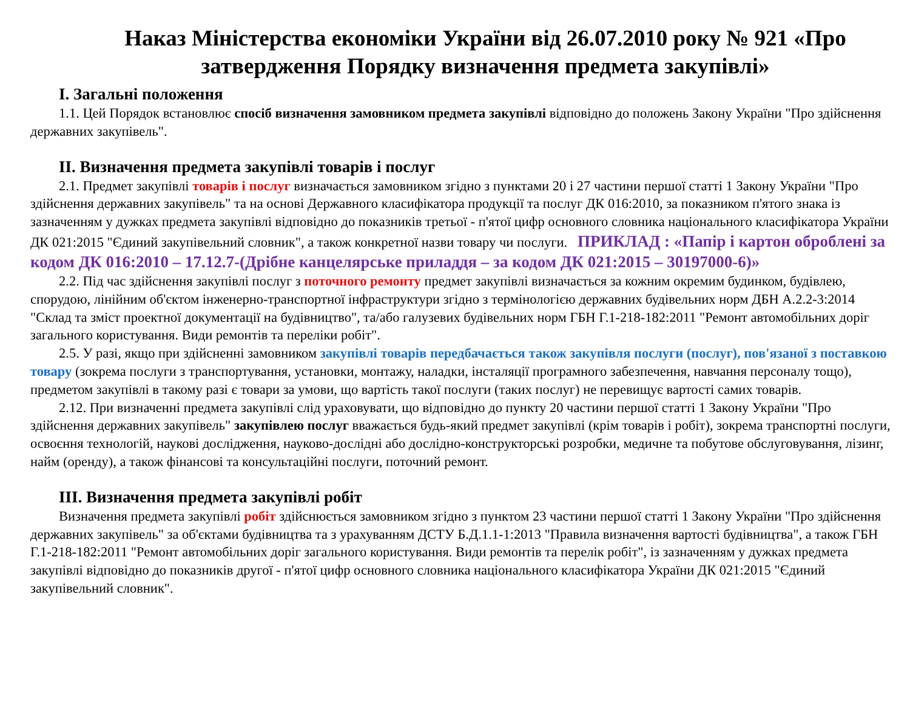Наказ Міністерства економіки України від 26.07.2010 року № 921 «Про затвердження Порядку визначення предмета закупівлі»
І. Загальні положення
1.1. Цей Порядок встановлює спосіб визначення замовником предмета закупівлі відповідно до положень Закону України "Про здійснення державних закупівель".
ІІ. Визначення предмета закупівлі товарів і послуг
2.1. Предмет закупівлі товарів і послуг визначається замовником згідно з пунктами 20 і 27 частини першої статті 1 Закону України "Про здійснення державних закупівель" та на основі Державного класифікатора продукції та послуг ДК 016:2010, за показником п'ятого знака із зазначенням у дужках предмета закупівлі відповідно до показників третьої - п'ятої цифр основного словника національного класифікатора України ДК 021:2015 "Єдиний закупівельний словник", а також конкретної назви товару чи послуги. ПРИКЛАД : «Папір і картон оброблені за кодом ДК 016:2010 – 17.12.7-(Дрібне канцелярське приладдя – за кодом ДК 021:2015 – 30197000-6)»
2.2. Під час здійснення закупівлі послуг з поточного ремонту предмет закупівлі визначається за кожним окремим будинком, будівлею, спорудою, лінійним об'єктом інженерно-транспортної інфраструктури згідно з термінологією державних будівельних норм ДБН А.2.2-3:2014 "Склад та зміст проектної документації на будівництво", та/або галузевих будівельних норм ГБН Г.1-218-182:2011 "Ремонт автомобільних доріг загального користування. Види ремонтів та переліки робіт".
2.5. У разі, якщо при здійсненні замовником закупівлі товарів передбачається також закупівля послуги (послуг), пов'язаної з поставкою товару (зокрема послуги з транспортування, установки, монтажу, наладки, інсталяції програмного забезпечення, навчання персоналу тощо), предметом закупівлі в такому разі є товари за умови, що вартість такої послуги (таких послуг) не перевищує вартості самих товарів.
2.12. При визначенні предмета закупівлі слід ураховувати, що відповідно до пункту 20 частини першої статті 1 Закону України "Про здійснення державних закупівель" закупівлею послуг вважається будь-який предмет закупівлі (крім товарів і робіт), зокрема транспортні послуги, освоєння технологій, наукові дослідження, науково-дослідні або дослідно-конструкторські розробки, медичне та побутове обслуговування, лізинг, найм (оренду), а також фінансові та консультаційні послуги, поточний ремонт.
ІІІ. Визначення предмета закупівлі робіт
Визначення предмета закупівлі робіт здійснюється замовником згідно з пунктом 23 частини першої статті 1 Закону України "Про здійснення державних закупівель" за об'єктами будівництва та з урахуванням ДСТУ Б.Д.1.1-1:2013 "Правила визначення вартості будівництва", а також ГБН Г.1-218-182:2011 "Ремонт автомобільних доріг загального користування. Види ремонтів та перелік робіт", із зазначенням у дужках предмета закупівлі відповідно до показників другої - п'ятої цифр основного словника національного класифікатора України ДК 021:2015 "Єдиний закупівельний словник".